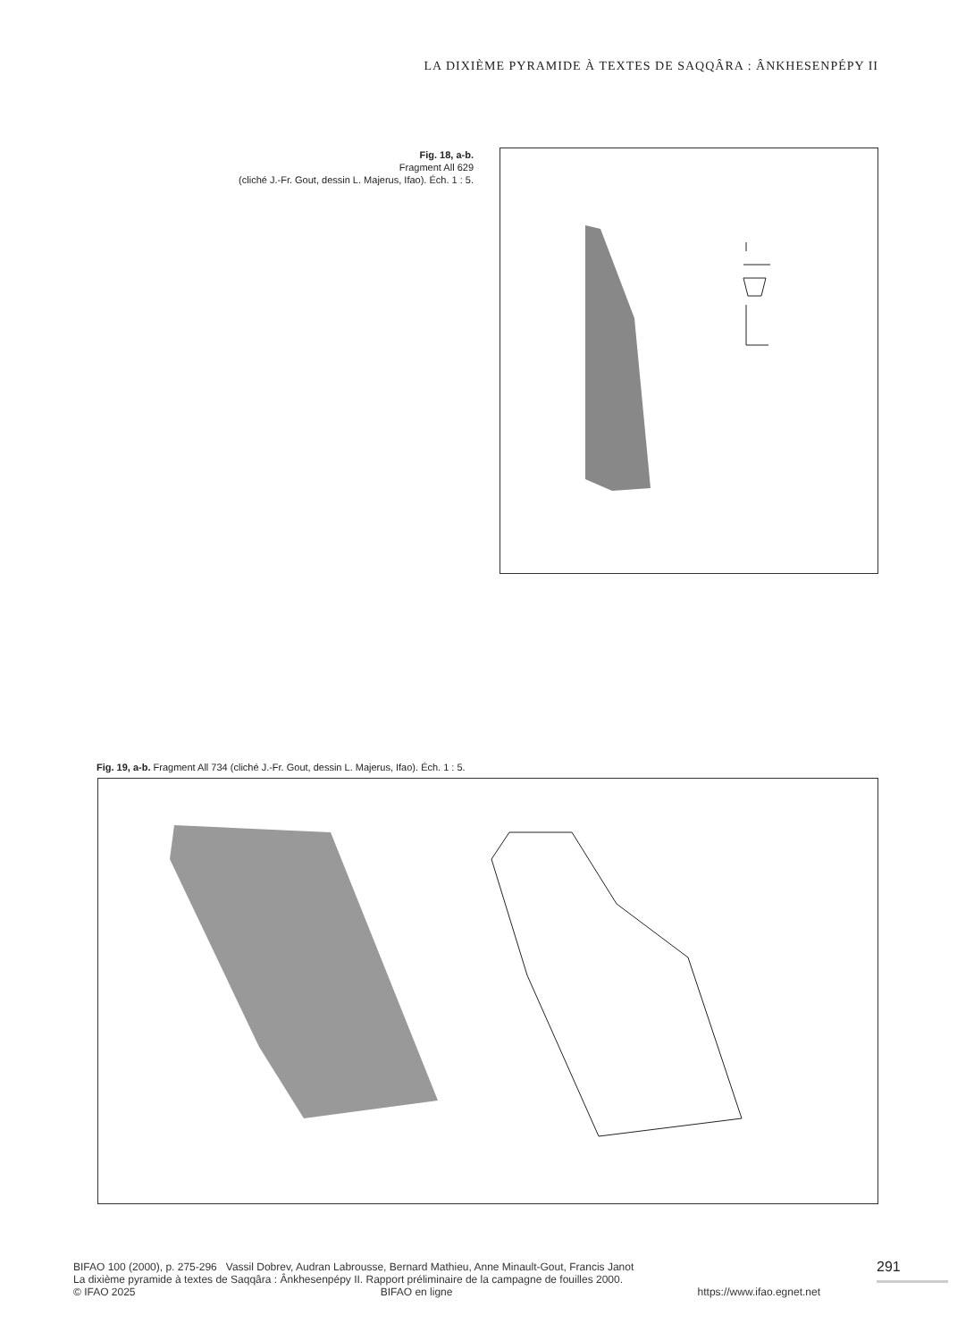LA DIXIÈME PYRAMIDE À TEXTES DE SAQQÂRA : ÂNKHESENPÉPY II
Fig. 18, a-b.
Fragment All 629
(cliché J.-Fr. Gout, dessin L. Majerus, Ifao). Éch. 1 : 5.
Fig. 19, a-b. Fragment All 734 (cliché J.-Fr. Gout, dessin L. Majerus, Ifao). Éch. 1 : 5.
BIFAO 100 (2000), p. 275-296 Vassil Dobrev, Audran Labrousse, Bernard Mathieu, Anne Minault-Gout, Francis Janot
La dixième pyramide à textes de Saqqâra : Ânkhesenpépy II. Rapport préliminaire de la campagne de fouilles 2000.
© IFAO 2025 BIFAO en ligne https://www.ifao.egnet.net
291